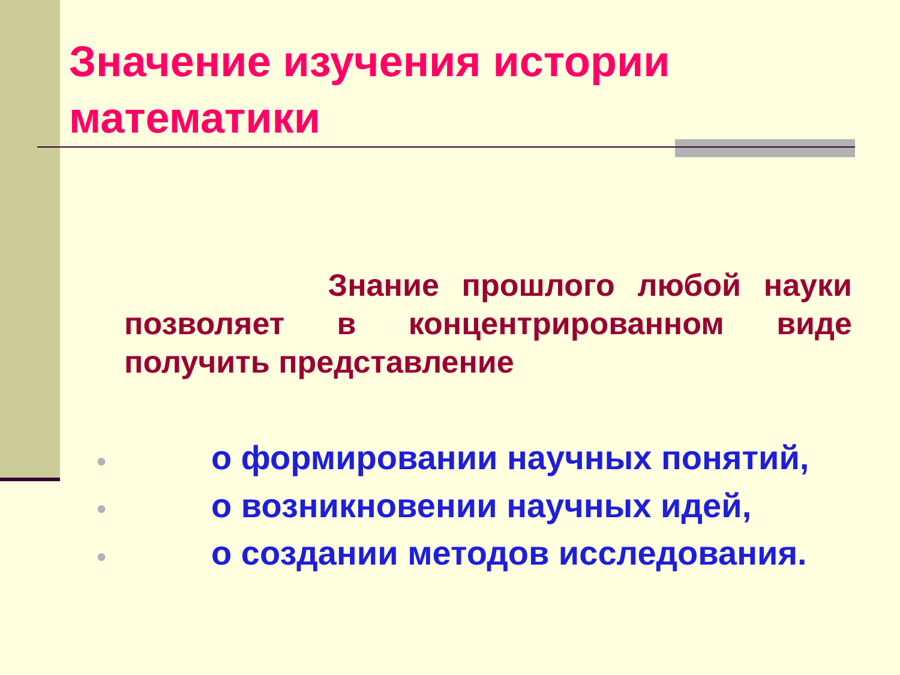Значение изучения истории математики
Знание прошлого любой науки позволяет в концентрированном виде получить представление
● о формировании научных понятий,
● о возникновении научных идей,
● о создании методов исследования.